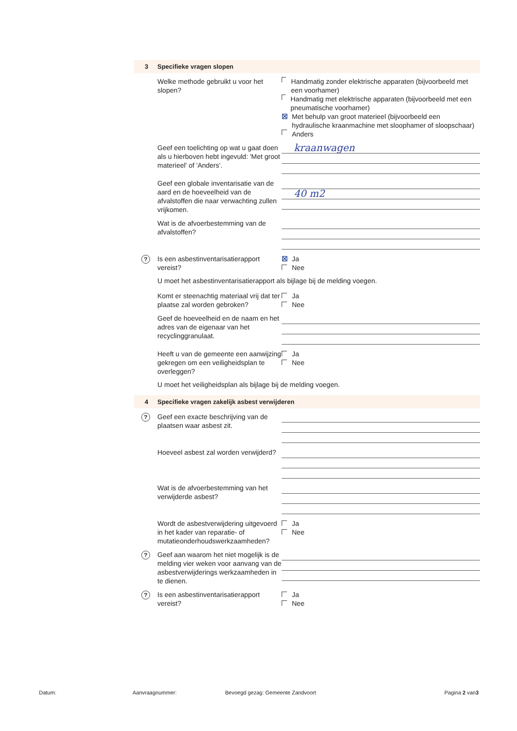3 Specifieke vragen slopen
Welke methode gebruikt u voor het slopen?
Handmatig zonder elektrische apparaten (bijvoorbeeld met een voorhamer)
Handmatig met elektrische apparaten (bijvoorbeeld met een pneumatische voorhamer)
☒ Met behulp van groot materieel (bijvoorbeeld een hydraulische kraanmachine met sloophamer of sloopschaar)
Anders
Geef een toelichting op wat u gaat doen als u hierboven hebt ingevuld: 'Met groot materieel' of 'Anders'.
kraanwagen
Geef een globale inventarisatie van de aard en de hoeveelheid van de afvalstoffen die naar verwachting zullen vrijkomen.
40 m2
Wat is de afvoerbestemming van de afvalstoffen?
?
Is een asbestinventarisatierapport vereist?
☒ Ja
Nee
U moet het asbestinventarisatierapport als bijlage bij de melding voegen.
Komt er steenachtig materiaal vrij dat ter plaatse zal worden gebroken?
Ja
Nee
Geef de hoeveelheid en de naam en het adres van de eigenaar van het recyclinggranulaat.
Heeft u van de gemeente een aanwijzing gekregen om een veiligheidsplan te overleggen?
Ja
Nee
U moet het veiligheidsplan als bijlage bij de melding voegen.
4 Specifieke vragen zakelijk asbest verwijderen
?
Geef een exacte beschrijving van de plaatsen waar asbest zit.
Hoeveel asbest zal worden verwijderd?
Wat is de afvoerbestemming van het verwijderde asbest?
Wordt de asbestverwijdering uitgevoerd in het kader van reparatie- of mutatieonderhoudswerkzaamheden?
Ja
Nee
?
Geef aan waarom het niet mogelijk is de melding vier weken voor aanvang van de asbestverwijderings werkzaamheden in te dienen.
?
Is een asbestinventarisatierapport vereist?
Ja
Nee
Datum: Aanvraagnummer: Bevoegd gezag: Gemeente Zandvoort Pagina 2 van3